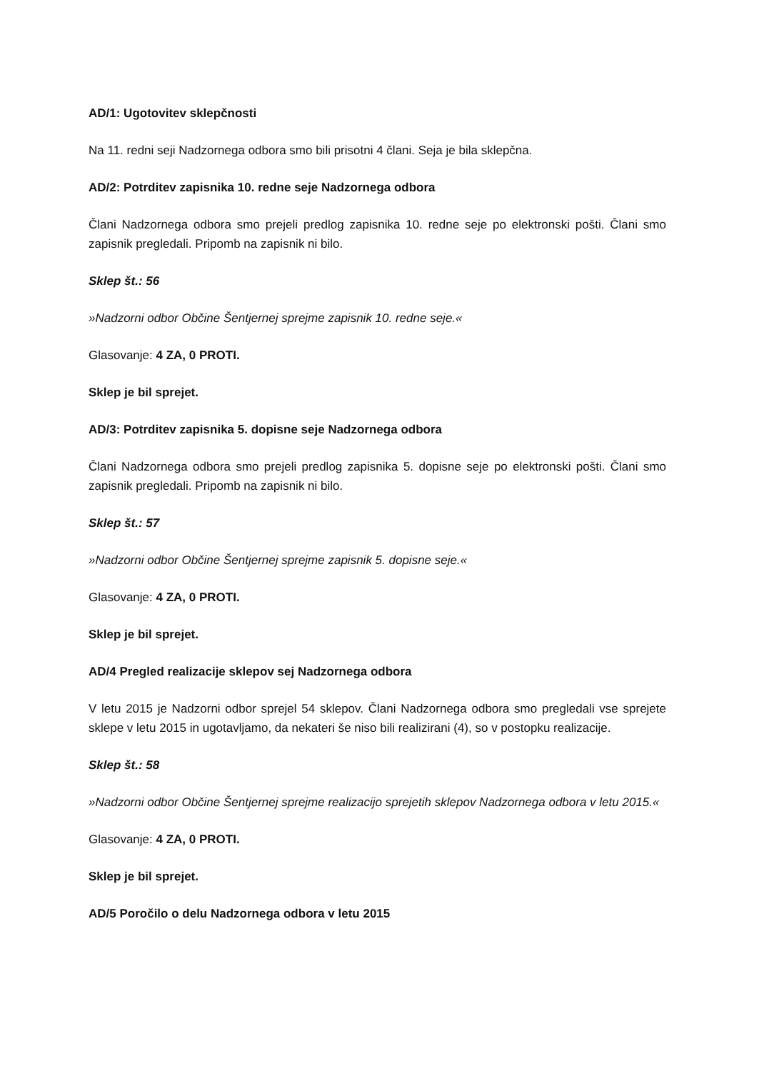AD/1: Ugotovitev sklepčnosti
Na 11. redni seji Nadzornega odbora smo bili prisotni 4 člani. Seja je bila sklepčna.
AD/2: Potrditev zapisnika 10. redne seje Nadzornega odbora
Člani Nadzornega odbora smo prejeli predlog zapisnika 10. redne seje po elektronski pošti. Člani smo zapisnik pregledali. Pripomb na zapisnik ni bilo.
Sklep št.: 56
»Nadzorni odbor Občine Šentjernej sprejme zapisnik 10. redne seje.«
Glasovanje: 4 ZA, 0 PROTI.
Sklep je bil sprejet.
AD/3: Potrditev zapisnika 5. dopisne seje Nadzornega odbora
Člani Nadzornega odbora smo prejeli predlog zapisnika 5. dopisne seje po elektronski pošti. Člani smo zapisnik pregledali. Pripomb na zapisnik ni bilo.
Sklep št.: 57
»Nadzorni odbor Občine Šentjernej sprejme zapisnik 5. dopisne seje.«
Glasovanje: 4 ZA, 0 PROTI.
Sklep je bil sprejet.
AD/4 Pregled realizacije sklepov sej Nadzornega odbora
V letu 2015 je Nadzorni odbor sprejel 54 sklepov. Člani Nadzornega odbora smo pregledali vse sprejete sklepe v letu 2015 in ugotavljamo, da nekateri še niso bili realizirani (4), so v postopku realizacije.
Sklep št.: 58
»Nadzorni odbor Občine Šentjernej sprejme realizacijo sprejetih sklepov Nadzornega odbora v letu 2015.«
Glasovanje: 4 ZA, 0 PROTI.
Sklep je bil sprejet.
AD/5 Poročilo o delu Nadzornega odbora v letu 2015